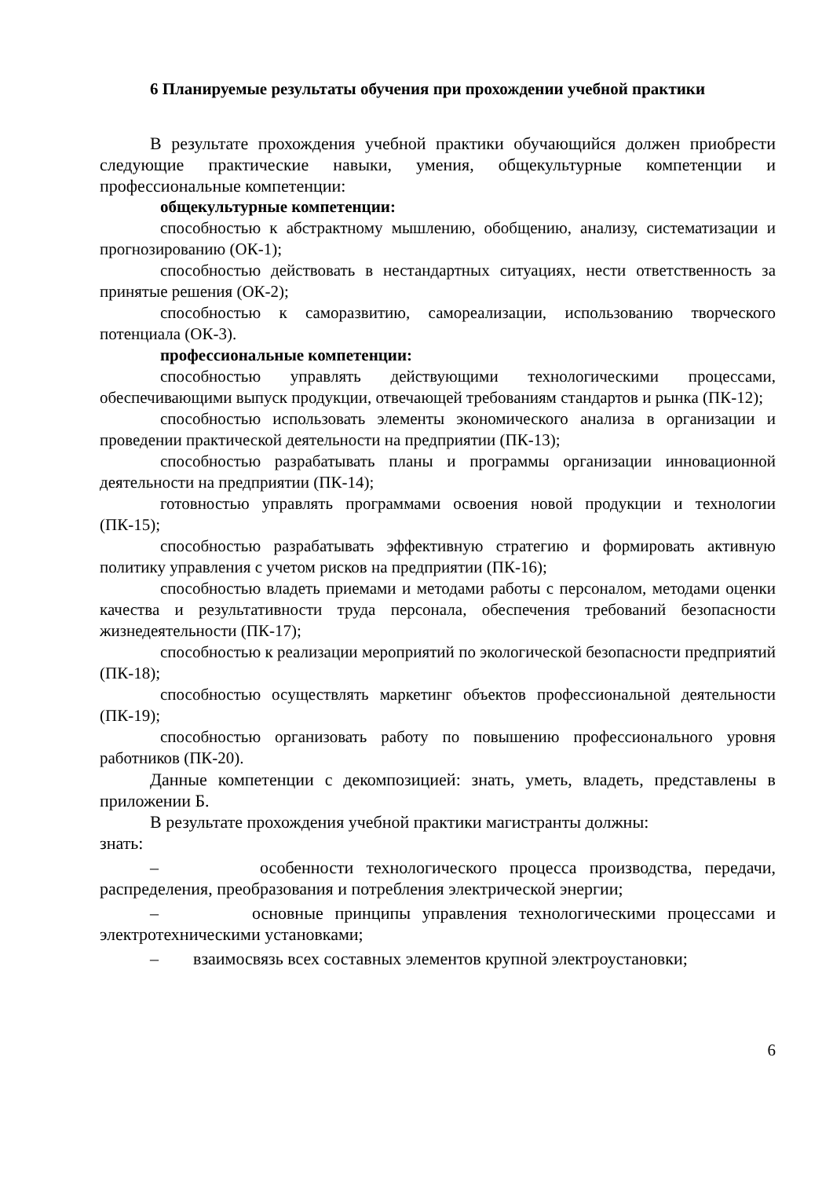6 Планируемые результаты обучения при прохождении учебной практики
В результате прохождения учебной практики обучающийся должен приобрести следующие практические навыки, умения, общекультурные компетенции и профессиональные компетенции:
общекультурные компетенции:
способностью к абстрактному мышлению, обобщению, анализу, систематизации и прогнозированию (ОК-1);
способностью действовать в нестандартных ситуациях, нести ответственность за принятые решения (ОК-2);
способностью к саморазвитию, самореализации, использованию творческого потенциала (ОК-3).
профессиональные компетенции:
способностью управлять действующими технологическими процессами, обеспечивающими выпуск продукции, отвечающей требованиям стандартов и рынка (ПК-12);
способностью использовать элементы экономического анализа в организации и проведении практической деятельности на предприятии (ПК-13);
способностью разрабатывать планы и программы организации инновационной деятельности на предприятии (ПК-14);
готовностью управлять программами освоения новой продукции и технологии (ПК-15);
способностью разрабатывать эффективную стратегию и формировать активную политику управления с учетом рисков на предприятии (ПК-16);
способностью владеть приемами и методами работы с персоналом, методами оценки качества и результативности труда персонала, обеспечения требований безопасности жизнедеятельности (ПК-17);
способностью к реализации мероприятий по экологической безопасности предприятий (ПК-18);
способностью осуществлять маркетинг объектов профессиональной деятельности (ПК-19);
способностью организовать работу по повышению профессионального уровня работников (ПК-20).
Данные компетенции с декомпозицией: знать, уметь, владеть, представлены в приложении Б.
В результате прохождения учебной практики магистранты должны:
знать:
– особенности технологического процесса производства, передачи, распределения, преобразования и потребления электрической энергии;
– основные принципы управления технологическими процессами и электротехническими установками;
– взаимосвязь всех составных элементов крупной электроустановки;
6